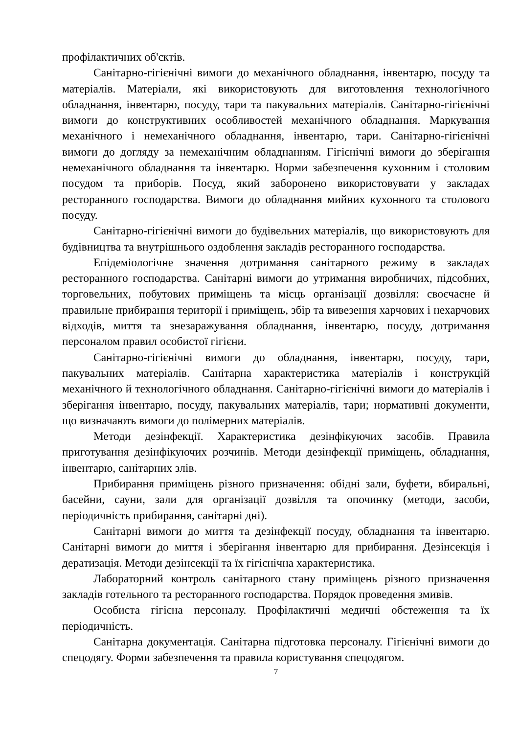профілактичних об'єктів.
Санітарно-гігієнічні вимоги до механічного обладнання, інвентарю, посуду та матеріалів. Матеріали, які використовують для виготовлення технологічного обладнання, інвентарю, посуду, тари та пакувальних матеріалів. Санітарно-гігієнічні вимоги до конструктивних особливостей механічного обладнання. Маркування механічного і немеханічного обладнання, інвентарю, тари. Санітарно-гігієнічні вимоги до догляду за немеханічним обладнанням. Гігієнічні вимоги до зберігання немеханічного обладнання та інвентарю. Норми забезпечення кухонним і столовим посудом та приборів. Посуд, який заборонено використовувати у закладах ресторанного господарства. Вимоги до обладнання мийних кухонного та столового посуду.
Санітарно-гігієнічні вимоги до будівельних матеріалів, що використовують для будівництва та внутрішнього оздоблення закладів ресторанного господарства.
Епідеміологічне значення дотримання санітарного режиму в закладах ресторанного господарства. Санітарні вимоги до утримання виробничих, підсобних, торговельних, побутових приміщень та місць організації дозвілля: своєчасне й правильне прибирання території і приміщень, збір та вивезення харчових і нехарчових відходів, миття та знезаражування обладнання, інвентарю, посуду, дотримання персоналом правил особистої гігієни.
Санітарно-гігієнічні вимоги до обладнання, інвентарю, посуду, тари, пакувальних матеріалів. Санітарна характеристика матеріалів і конструкцій механічного й технологічного обладнання. Санітарно-гігієнічні вимоги до матеріалів і зберігання інвентарю, посуду, пакувальних матеріалів, тари; нормативні документи, що визначають вимоги до полімерних матеріалів.
Методи дезінфекції. Характеристика дезінфікуючих засобів. Правила приготування дезінфікуючих розчинів. Методи дезінфекції приміщень, обладнання, інвентарю, санітарних злів.
Прибирання приміщень різного призначення: обідні зали, буфети, вбиральні, басейни, сауни, зали для організації дозвілля та опочинку (методи, засоби, періодичність прибирання, санітарні дні).
Санітарні вимоги до миття та дезінфекції посуду, обладнання та інвентарю. Санітарні вимоги до миття і зберігання інвентарю для прибирання. Дезінсекція і дератизація. Методи дезінсекції та їх гігієнічна характеристика.
Лабораторний контроль санітарного стану приміщень різного призначення закладів готельного та ресторанного господарства. Порядок проведення змивів.
Особиста гігієна персоналу. Профілактичні медичні обстеження та їх періодичність.
Санітарна документація. Санітарна підготовка персоналу. Гігієнічні вимоги до спецодягу. Форми забезпечення та правила користування спецодягом.
7